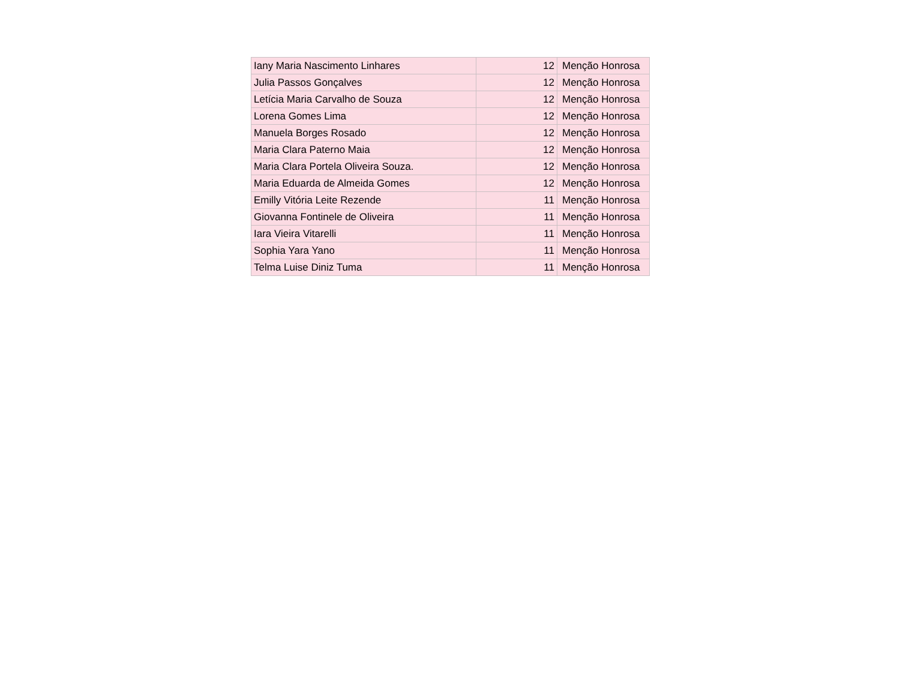| Iany Maria Nascimento Linhares | 12 | Menção Honrosa |
| Julia Passos Gonçalves | 12 | Menção Honrosa |
| Letícia Maria Carvalho de Souza | 12 | Menção Honrosa |
| Lorena Gomes Lima | 12 | Menção Honrosa |
| Manuela Borges Rosado | 12 | Menção Honrosa |
| Maria Clara Paterno Maia | 12 | Menção Honrosa |
| Maria Clara Portela Oliveira Souza. | 12 | Menção Honrosa |
| Maria Eduarda de Almeida Gomes | 12 | Menção Honrosa |
| Emilly Vitória Leite Rezende | 11 | Menção Honrosa |
| Giovanna Fontinele de Oliveira | 11 | Menção Honrosa |
| Iara Vieira Vitarelli | 11 | Menção Honrosa |
| Sophia Yara Yano | 11 | Menção Honrosa |
| Telma Luise Diniz Tuma | 11 | Menção Honrosa |